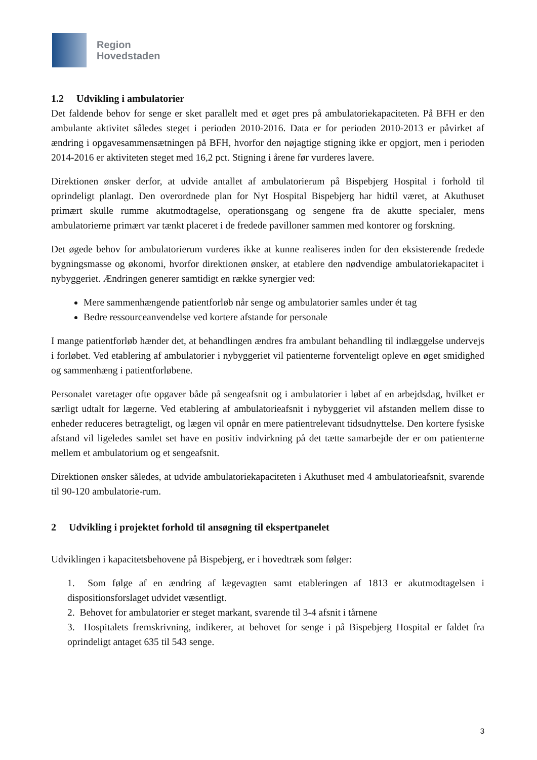Region
Hovedstaden
1.2 Udvikling i ambulatorier
Det faldende behov for senge er sket parallelt med et øget pres på ambulatoriekapaciteten. På BFH er den ambulante aktivitet således steget i perioden 2010-2016. Data er for perioden 2010-2013 er påvirket af ændring i opgavesammensætningen på BFH, hvorfor den nøjagtige stigning ikke er opgjort, men i perioden 2014-2016 er aktiviteten steget med 16,2 pct. Stigning i årene før vurderes lavere.
Direktionen ønsker derfor, at udvide antallet af ambulatorierum på Bispebjerg Hospital i forhold til oprindeligt planlagt. Den overordnede plan for Nyt Hospital Bispebjerg har hidtil været, at Akuthuset primært skulle rumme akutmodtagelse, operationsgang og sengene fra de akutte specialer, mens ambulatorierne primært var tænkt placeret i de fredede pavilloner sammen med kontorer og forskning.
Det øgede behov for ambulatorierum vurderes ikke at kunne realiseres inden for den eksisterende fredede bygningsmasse og økonomi, hvorfor direktionen ønsker, at etablere den nødvendige ambulatoriekapacitet i nybyggeriet. Ændringen generer samtidigt en række synergier ved:
Mere sammenhængende patientforløb når senge og ambulatorier samles under ét tag
Bedre ressourceanvendelse ved kortere afstande for personale
I mange patientforløb hænder det, at behandlingen ændres fra ambulant behandling til indlæggelse undervejs i forløbet. Ved etablering af ambulatorier i nybyggeriet vil patienterne forventeligt opleve en øget smidighed og sammenhæng i patientforløbene.
Personalet varetager ofte opgaver både på sengeafsnit og i ambulatorier i løbet af en arbejdsdag, hvilket er særligt udtalt for lægerne. Ved etablering af ambulatorieafsnit i nybyggeriet vil afstanden mellem disse to enheder reduceres betragteligt, og lægen vil opnår en mere patientrelevant tidsudnyttelse. Den kortere fysiske afstand vil ligeledes samlet set have en positiv indvirkning på det tætte samarbejde der er om patienterne mellem et ambulatorium og et sengeafsnit.
Direktionen ønsker således, at udvide ambulatoriekapaciteten i Akuthuset med 4 ambulatorieafsnit, svarende til 90-120 ambulatorie-rum.
2 Udvikling i projektet forhold til ansøgning til ekspertpanelet
Udviklingen i kapacitetsbehovene på Bispebjerg, er i hovedtræk som følger:
1. Som følge af en ændring af lægevagten samt etableringen af 1813 er akutmodtagelsen i dispositionsforslaget udvidet væsentligt.
2. Behovet for ambulatorier er steget markant, svarende til 3-4 afsnit i tårnene
3. Hospitalets fremskrivning, indikerer, at behovet for senge i på Bispebjerg Hospital er faldet fra oprindeligt antaget 635 til 543 senge.
3